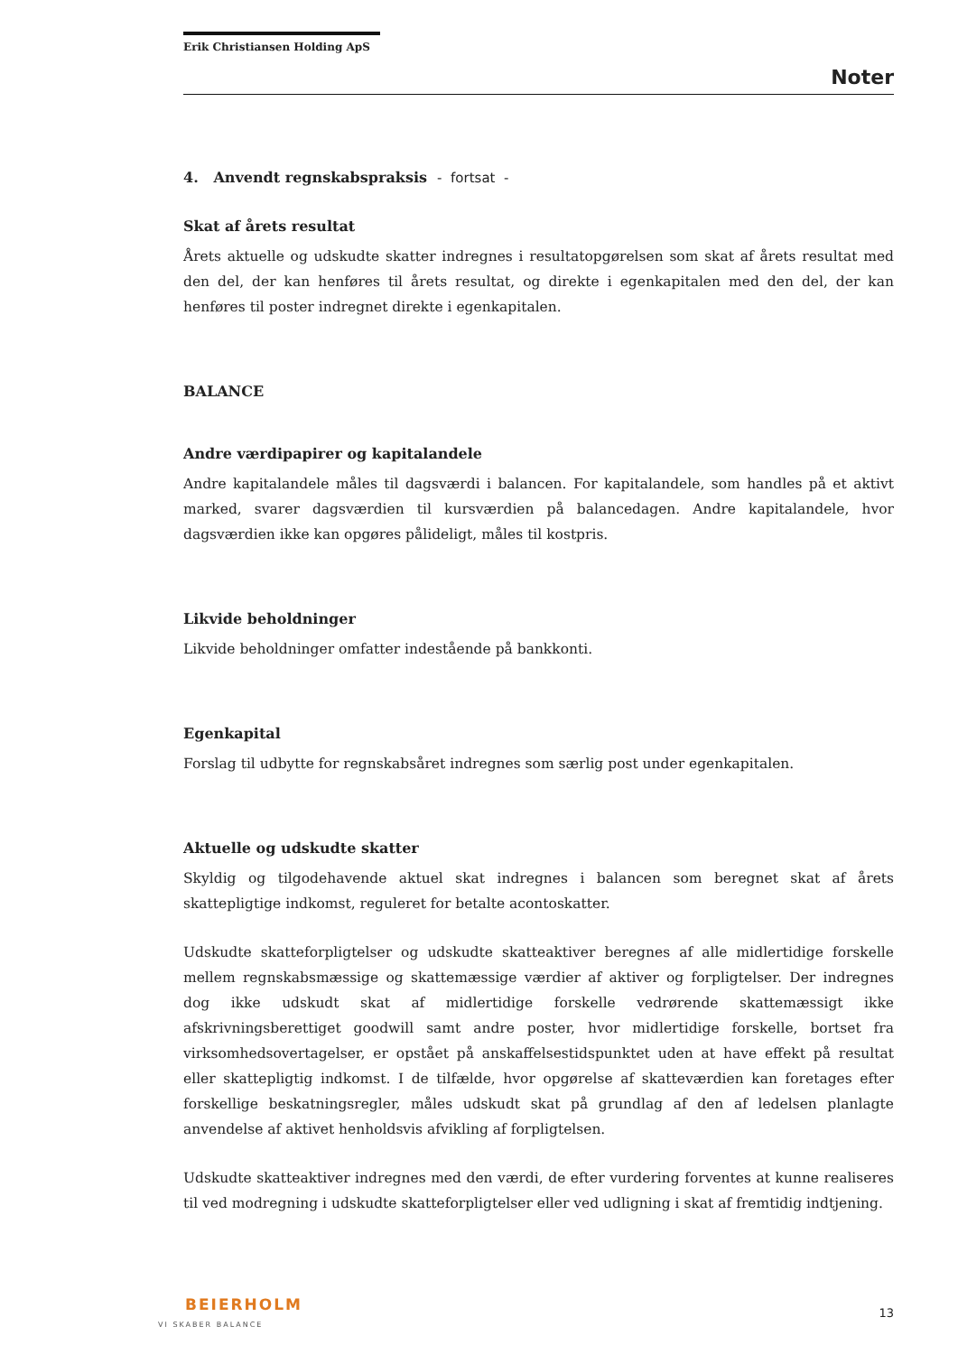Erik Christiansen Holding ApS
Noter
4. Anvendt regnskabspraksis - fortsat -
Skat af årets resultat
Årets aktuelle og udskudte skatter indregnes i resultatopgørelsen som skat af årets resultat med den del, der kan henføres til årets resultat, og direkte i egenkapitalen med den del, der kan henføres til poster indregnet direkte i egenkapitalen.
BALANCE
Andre værdipapirer og kapitalandele
Andre kapitalandele måles til dagsværdi i balancen. For kapitalandele, som handles på et aktivt marked, svarer dagsværdien til kursværdien på balancedagen. Andre kapitalandele, hvor dagsværdien ikke kan opgøres pålideligt, måles til kostpris.
Likvide beholdninger
Likvide beholdninger omfatter indestående på bankkonti.
Egenkapital
Forslag til udbytte for regnskabsåret indregnes som særlig post under egenkapitalen.
Aktuelle og udskudte skatter
Skyldig og tilgodehavende aktuel skat indregnes i balancen som beregnet skat af årets skattepligtige indkomst, reguleret for betalte acontoskatter.
Udskudte skatteforpligtelser og udskudte skatteaktiver beregnes af alle midlertidige forskelle mellem regnskabsmæssige og skattemæssige værdier af aktiver og forpligtelser. Der indregnes dog ikke udskudt skat af midlertidige forskelle vedrørende skattemæssigt ikke afskrivningsberettiget goodwill samt andre poster, hvor midlertidige forskelle, bortset fra virksomhedsovertagelser, er opstået på anskaffelsestidspunktet uden at have effekt på resultat eller skattepligtig indkomst. I de tilfælde, hvor opgørelse af skatteværdien kan foretages efter forskellige beskatningsregler, måles udskudt skat på grundlag af den af ledelsen planlagte anvendelse af aktivet henholdsvis afvikling af forpligtelsen.
Udskudte skatteaktiver indregnes med den værdi, de efter vurdering forventes at kunne realiseres til ved modregning i udskudte skatteforpligtelser eller ved udligning i skat af fremtidig indtjening.
BEIERHOLM
VI SKABER BALANCE
13